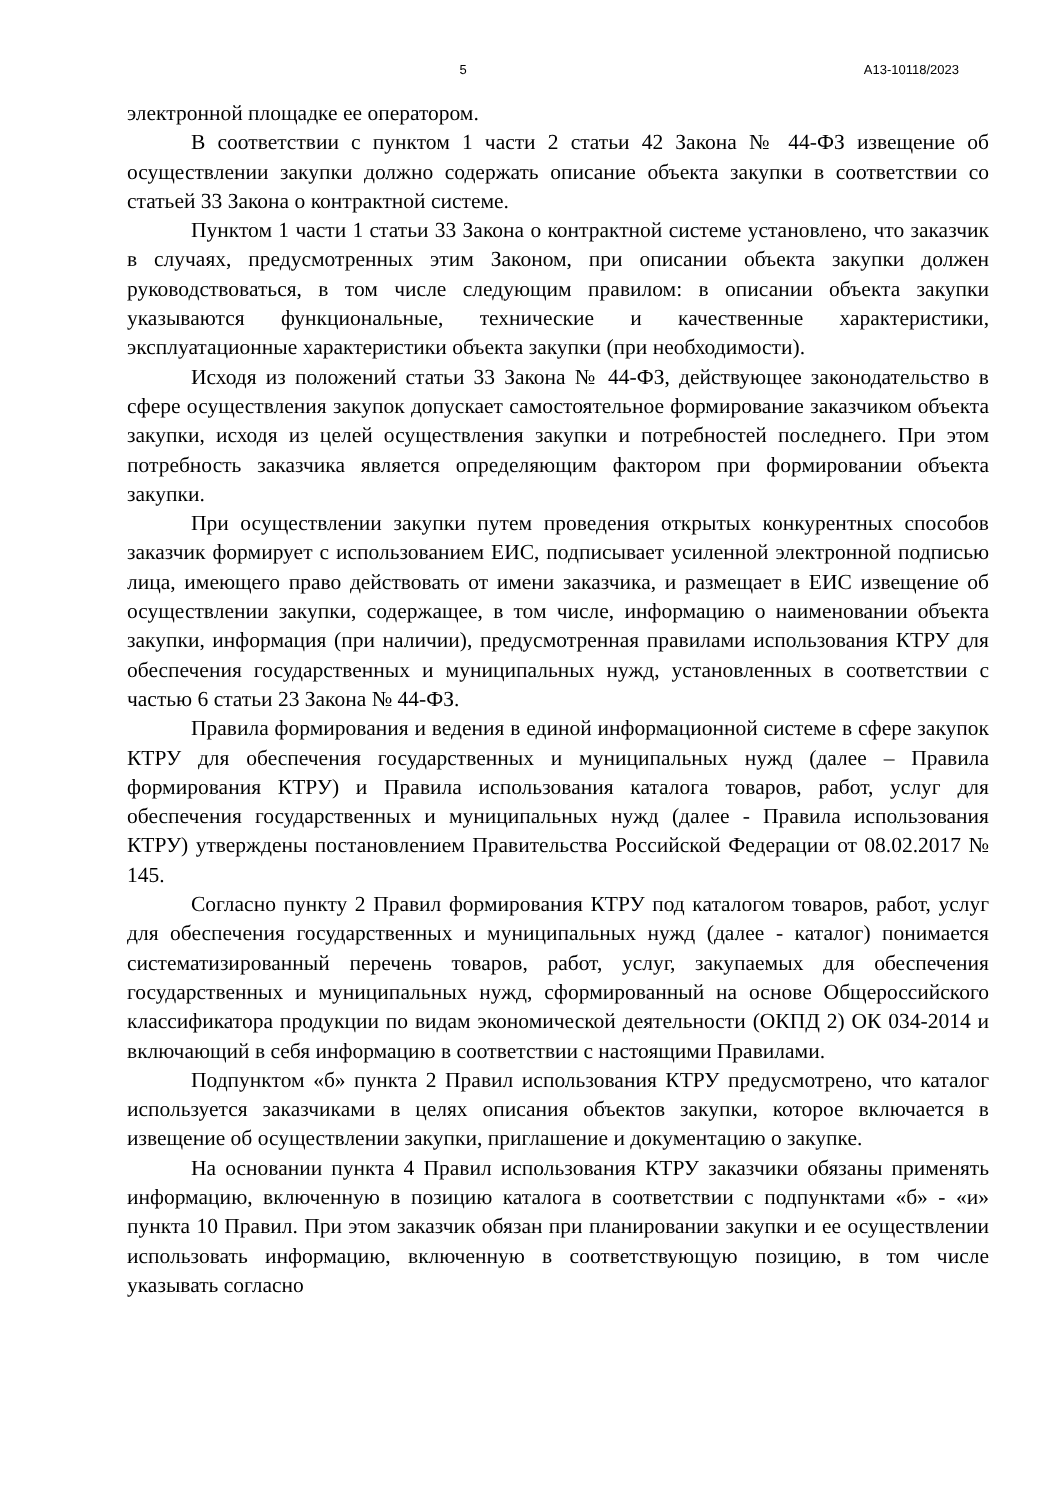5 А13-10118/2023
электронной площадке ее оператором.
В соответствии с пунктом 1 части 2 статьи 42 Закона № 44-ФЗ извещение об осуществлении закупки должно содержать описание объекта закупки в соответствии со статьей 33 Закона о контрактной системе.
Пунктом 1 части 1 статьи 33 Закона о контрактной системе установлено, что заказчик в случаях, предусмотренных этим Законом, при описании объекта закупки должен руководствоваться, в том числе следующим правилом: в описании объекта закупки указываются функциональные, технические и качественные характеристики, эксплуатационные характеристики объекта закупки (при необходимости).
Исходя из положений статьи 33 Закона № 44-ФЗ, действующее законодательство в сфере осуществления закупок допускает самостоятельное формирование заказчиком объекта закупки, исходя из целей осуществления закупки и потребностей последнего. При этом потребность заказчика является определяющим фактором при формировании объекта закупки.
При осуществлении закупки путем проведения открытых конкурентных способов заказчик формирует с использованием ЕИС, подписывает усиленной электронной подписью лица, имеющего право действовать от имени заказчика, и размещает в ЕИС извещение об осуществлении закупки, содержащее, в том числе, информацию о наименовании объекта закупки, информация (при наличии), предусмотренная правилами использования КТРУ для обеспечения государственных и муниципальных нужд, установленных в соответствии с частью 6 статьи 23 Закона № 44-ФЗ.
Правила формирования и ведения в единой информационной системе в сфере закупок КТРУ для обеспечения государственных и муниципальных нужд (далее – Правила формирования КТРУ) и Правила использования каталога товаров, работ, услуг для обеспечения государственных и муниципальных нужд (далее - Правила использования КТРУ) утверждены постановлением Правительства Российской Федерации от 08.02.2017 № 145.
Согласно пункту 2 Правил формирования КТРУ под каталогом товаров, работ, услуг для обеспечения государственных и муниципальных нужд (далее - каталог) понимается систематизированный перечень товаров, работ, услуг, закупаемых для обеспечения государственных и муниципальных нужд, сформированный на основе Общероссийского классификатора продукции по видам экономической деятельности (ОКПД 2) ОК 034-2014 и включающий в себя информацию в соответствии с настоящими Правилами.
Подпунктом «б» пункта 2 Правил использования КТРУ предусмотрено, что каталог используется заказчиками в целях описания объектов закупки, которое включается в извещение об осуществлении закупки, приглашение и документацию о закупке.
На основании пункта 4 Правил использования КТРУ заказчики обязаны применять информацию, включенную в позицию каталога в соответствии с подпунктами «б» - «и» пункта 10 Правил. При этом заказчик обязан при планировании закупки и ее осуществлении использовать информацию, включенную в соответствующую позицию, в том числе указывать согласно